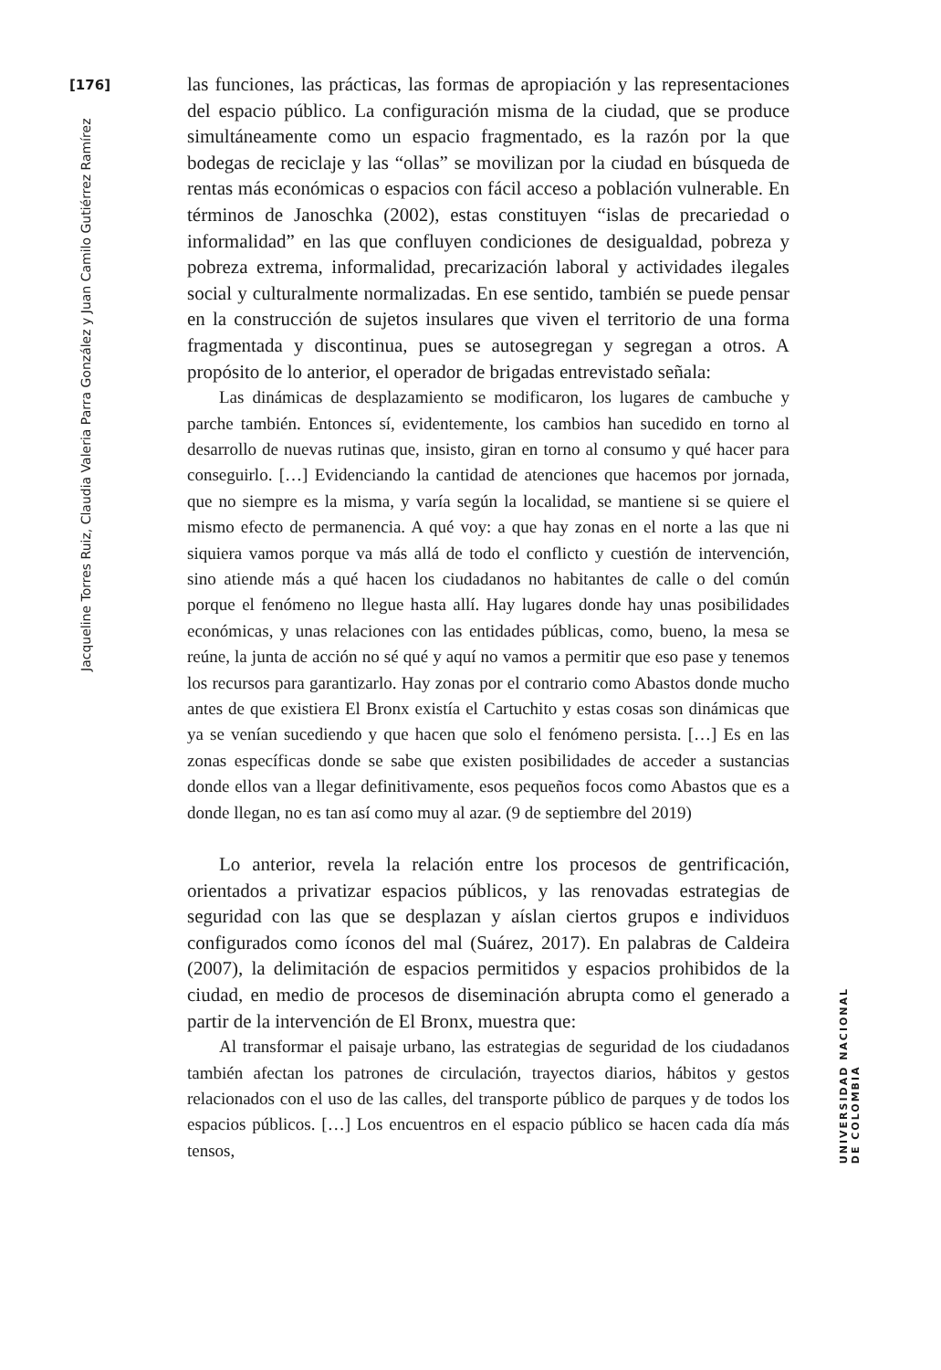[176]
Jacqueline Torres Ruiz, Claudia Valeria Parra González y Juan Camilo Gutiérrez Ramírez
las funciones, las prácticas, las formas de apropiación y las representaciones del espacio público. La configuración misma de la ciudad, que se produce simultáneamente como un espacio fragmentado, es la razón por la que bodegas de reciclaje y las “ollas” se movilizan por la ciudad en búsqueda de rentas más económicas o espacios con fácil acceso a población vulnerable. En términos de Janoschka (2002), estas constituyen “islas de precariedad o informalidad” en las que confluyen condiciones de desigualdad, pobreza y pobreza extrema, informalidad, precarización laboral y actividades ilegales social y culturalmente normalizadas. En ese sentido, también se puede pensar en la construcción de sujetos insulares que viven el territorio de una forma fragmentada y discontinua, pues se autosegregan y segregan a otros. A propósito de lo anterior, el operador de brigadas entrevistado señala:
Las dinámicas de desplazamiento se modificaron, los lugares de cambuche y parche también. Entonces sí, evidentemente, los cambios han sucedido en torno al desarrollo de nuevas rutinas que, insisto, giran en torno al consumo y qué hacer para conseguirlo. […] Evidenciando la cantidad de atenciones que hacemos por jornada, que no siempre es la misma, y varía según la localidad, se mantiene si se quiere el mismo efecto de permanencia. A qué voy: a que hay zonas en el norte a las que ni siquiera vamos porque va más allá de todo el conflicto y cuestión de intervención, sino atiende más a qué hacen los ciudadanos no habitantes de calle o del común porque el fenómeno no llegue hasta allí. Hay lugares donde hay unas posibilidades económicas, y unas relaciones con las entidades públicas, como, bueno, la mesa se reúne, la junta de acción no sé qué y aquí no vamos a permitir que eso pase y tenemos los recursos para garantizarlo. Hay zonas por el contrario como Abastos donde mucho antes de que existiera El Bronx existía el Cartuchito y estas cosas son dinámicas que ya se venían sucediendo y que hacen que solo el fenómeno persista. […] Es en las zonas específicas donde se sabe que existen posibilidades de acceder a sustancias donde ellos van a llegar definitivamente, esos pequeños focos como Abastos que es a donde llegan, no es tan así como muy al azar. (9 de septiembre del 2019)
Lo anterior, revela la relación entre los procesos de gentrificación, orientados a privatizar espacios públicos, y las renovadas estrategias de seguridad con las que se desplazan y aíslan ciertos grupos e individuos configurados como íconos del mal (Suárez, 2017). En palabras de Caldeira (2007), la delimitación de espacios permitidos y espacios prohibidos de la ciudad, en medio de procesos de diseminación abrupta como el generado a partir de la intervención de El Bronx, muestra que:
Al transformar el paisaje urbano, las estrategias de seguridad de los ciudadanos también afectan los patrones de circulación, trayectos diarios, hábitos y gestos relacionados con el uso de las calles, del transporte público de parques y de todos los espacios públicos. […] Los encuentros en el espacio público se hacen cada día más tensos,
UNIVERSIDAD NACIONAL DE COLOMBIA